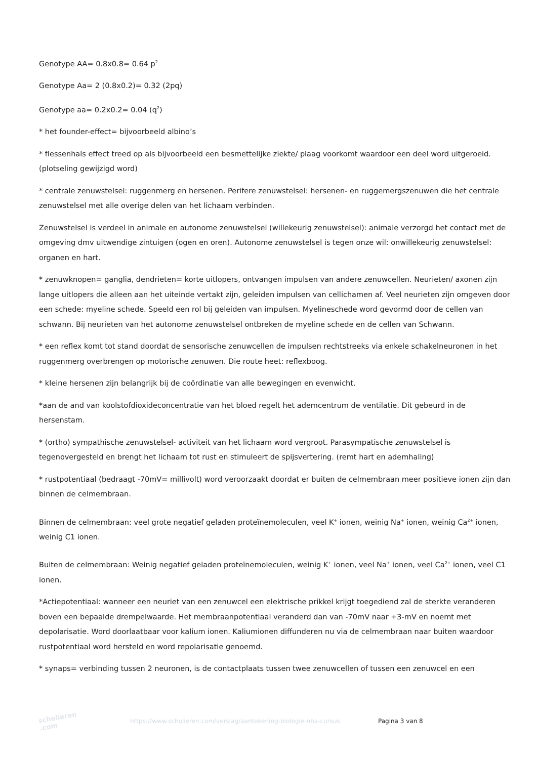Genotype AA= 0.8x0.8= 0.64 p<sup>2</sup>
Genotype Aa= 2 (0.8x0.2)= 0.32 (2pq)
Genotype aa= 0.2x0.2= 0.04 (q<sup>2</sup>)
* het founder-effect= bijvoorbeeld albino’s
* flessenhals effect treed op als bijvoorbeeld een besmettelijke ziekte/ plaag voorkomt waardoor een deel word uitgeroeid. (plotseling gewijzigd word)
* centrale zenuwstelsel: ruggenmerg en hersenen. Perifere zenuwstelsel: hersenen- en ruggemergszenuwen die het centrale zenuwstelsel met alle overige delen van het lichaam verbinden.
Zenuwstelsel is verdeel in animale en autonome zenuwstelsel (willekeurig zenuwstelsel): animale verzorgd het contact met de omgeving dmv uitwendige zintuigen (ogen en oren). Autonome zenuwstelsel is tegen onze wil: onwillekeurig zenuwstelsel: organen en hart.
* zenuwknopen= ganglia, dendrieten= korte uitlopers, ontvangen impulsen van andere zenuwcellen. Neurieten/ axonen zijn lange uitlopers die alleen aan het uiteinde vertakt zijn, geleiden impulsen van cellichamen af. Veel neurieten zijn omgeven door een schede: myeline schede. Speeld een rol bij geleiden van impulsen. Myelineschede word gevormd door de cellen van schwann. Bij neurieten van het autonome zenuwstelsel ontbreken de myeline schede en de cellen van Schwann.
* een reflex komt tot stand doordat de sensorische zenuwcellen de impulsen rechtstreeks via enkele schakelneuronen in het ruggenmerg overbrengen op motorische zenuwen. Die route heet: reflexboog.
* kleine hersenen zijn belangrijk bij de coördinatie van alle bewegingen en evenwicht.
*aan de and van koolstofdioxideconcentratie van het bloed regelt het ademcentrum de ventilatie. Dit gebeurd in de hersenstam.
* (ortho) sympathische zenuwstelsel- activiteit van het lichaam word vergroot. Parasympatische zenuwstelsel is tegenovergesteld en brengt het lichaam tot rust en stimuleert de spijsvertering. (remt hart en ademhaling)
* rustpotentiaal (bedraagt -70mV= millivolt) word veroorzaakt doordat er buiten de celmembraan meer positieve ionen zijn dan binnen de celmembraan.
Binnen de celmembraan: veel grote negatief geladen proteïnemoleculen, veel K<sup>+</sup> ionen, weinig Na<sup>+</sup> ionen, weinig Ca<sup>2+</sup> ionen, weinig C1 ionen.
Buiten de celmembraan: Weinig negatief geladen proteïnemoleculen, weinig K<sup>+</sup> ionen, veel Na<sup>+</sup> ionen, veel Ca<sup>2+</sup> ionen, veel C1 ionen.
*Actiepotentiaal: wanneer een neuriet van een zenuwcel een elektrische prikkel krijgt toegediend zal de sterkte veranderen boven een bepaalde drempelwaarde. Het membraanpotentiaal veranderd dan van -70mV naar +3-mV en noemt met depolarisatie. Word doorlaatbaar voor kalium ionen. Kaliumionen diffunderen nu via de celmembraan naar buiten waardoor rustpotentiaal word hersteld en word repolarisatie genoemd.
* synaps= verbinding tussen 2 neuronen, is de contactplaats tussen twee zenuwcellen of tussen een zenuwcel en een
scholieren .com
https://www.scholieren.com/verslag/aantekening-biologie-nha-cursus
Pagina 3 van 8